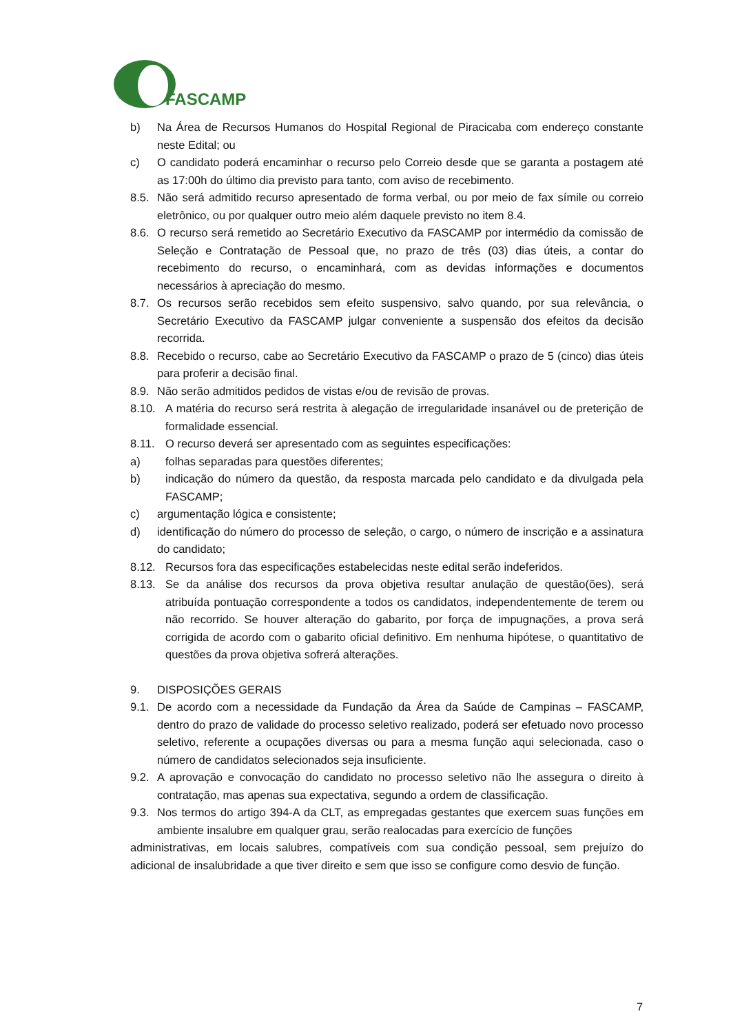FASCAMP
b) Na Área de Recursos Humanos do Hospital Regional de Piracicaba com endereço constante neste Edital; ou
c) O candidato poderá encaminhar o recurso pelo Correio desde que se garanta a postagem até as 17:00h do último dia previsto para tanto, com aviso de recebimento.
8.5. Não será admitido recurso apresentado de forma verbal, ou por meio de fax símile ou correio eletrônico, ou por qualquer outro meio além daquele previsto no item 8.4.
8.6. O recurso será remetido ao Secretário Executivo da FASCAMP por intermédio da comissão de Seleção e Contratação de Pessoal que, no prazo de três (03) dias úteis, a contar do recebimento do recurso, o encaminhará, com as devidas informações e documentos necessários à apreciação do mesmo.
8.7. Os recursos serão recebidos sem efeito suspensivo, salvo quando, por sua relevância, o Secretário Executivo da FASCAMP julgar conveniente a suspensão dos efeitos da decisão recorrida.
8.8. Recebido o recurso, cabe ao Secretário Executivo da FASCAMP o prazo de 5 (cinco) dias úteis para proferir a decisão final.
8.9. Não serão admitidos pedidos de vistas e/ou de revisão de provas.
8.10. A matéria do recurso será restrita à alegação de irregularidade insanável ou de preterição de formalidade essencial.
8.11. O recurso deverá ser apresentado com as seguintes especificações:
a) folhas separadas para questões diferentes;
b) indicação do número da questão, da resposta marcada pelo candidato e da divulgada pela FASCAMP;
c) argumentação lógica e consistente;
d) identificação do número do processo de seleção, o cargo, o número de inscrição e a assinatura do candidato;
8.12. Recursos fora das especificações estabelecidas neste edital serão indeferidos.
8.13. Se da análise dos recursos da prova objetiva resultar anulação de questão(ões), será atribuída pontuação correspondente a todos os candidatos, independentemente de terem ou não recorrido. Se houver alteração do gabarito, por força de impugnações, a prova será corrigida de acordo com o gabarito oficial definitivo. Em nenhuma hipótese, o quantitativo de questões da prova objetiva sofrerá alterações.
9. DISPOSIÇÕES GERAIS
9.1. De acordo com a necessidade da Fundação da Área da Saúde de Campinas – FASCAMP, dentro do prazo de validade do processo seletivo realizado, poderá ser efetuado novo processo seletivo, referente a ocupações diversas ou para a mesma função aqui selecionada, caso o número de candidatos selecionados seja insuficiente.
9.2. A aprovação e convocação do candidato no processo seletivo não lhe assegura o direito à contratação, mas apenas sua expectativa, segundo a ordem de classificação.
9.3. Nos termos do artigo 394-A da CLT, as empregadas gestantes que exercem suas funções em ambiente insalubre em qualquer grau, serão realocadas para exercício de funções
administrativas, em locais salubres, compatíveis com sua condição pessoal, sem prejuízo do adicional de insalubridade a que tiver direito e sem que isso se configure como desvio de função.
7